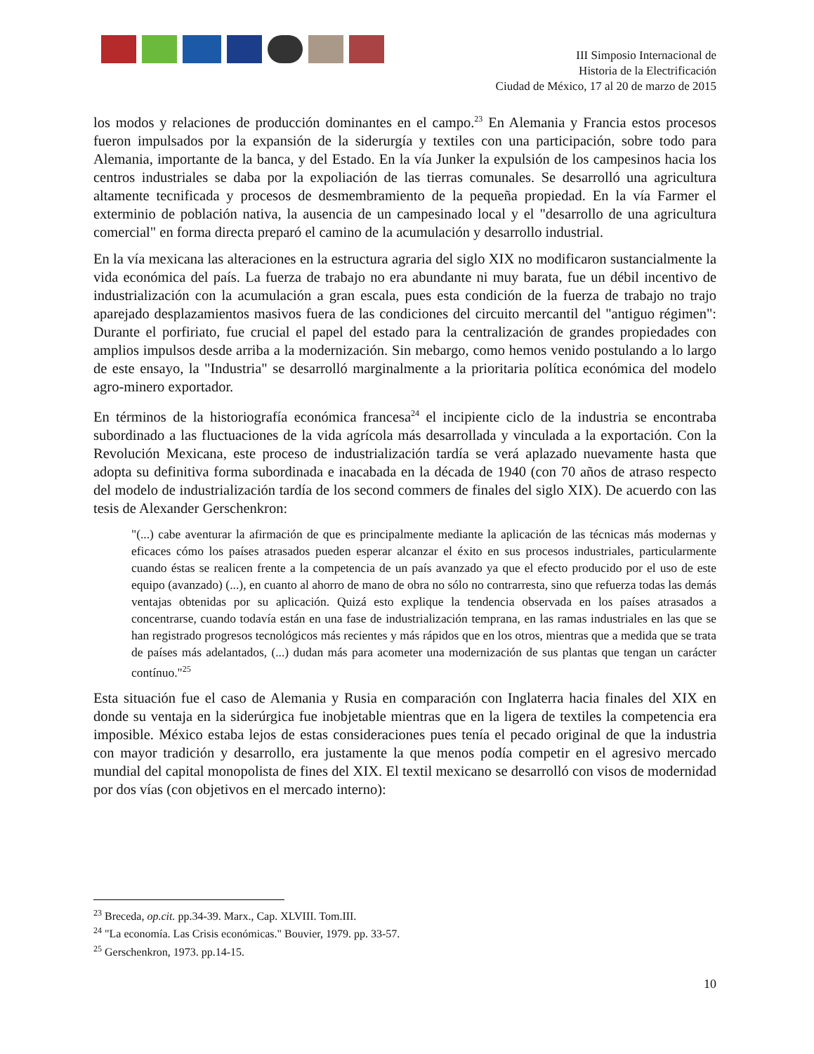III Simposio Internacional de
Historia de la Electrificación
Ciudad de México, 17 al 20 de marzo de 2015
los modos y relaciones de producción dominantes en el campo.<sup>23</sup> En Alemania y Francia estos procesos fueron impulsados por la expansión de la siderurgía y textiles con una participación, sobre todo para Alemania, importante de la banca, y del Estado. En la vía Junker la expulsión de los campesinos hacia los centros industriales se daba por la expoliación de las tierras comunales. Se desarrolló una agricultura altamente tecnificada y procesos de desmembramiento de la pequeña propiedad. En la vía Farmer el exterminio de población nativa, la ausencia de un campesinado local y el "desarrollo de una agricultura comercial" en forma directa preparó el camino de la acumulación y desarrollo industrial.
En la vía mexicana las alteraciones en la estructura agraria del siglo XIX no modificaron sustancialmente la vida económica del país. La fuerza de trabajo no era abundante ni muy barata, fue un débil incentivo de industrialización con la acumulación a gran escala, pues esta condición de la fuerza de trabajo no trajo aparejado desplazamientos masivos fuera de las condiciones del circuito mercantil del "antiguo régimen": Durante el porfiriato, fue crucial el papel del estado para la centralización de grandes propiedades con amplios impulsos desde arriba a la modernización. Sin mebargo, como hemos venido postulando a lo largo de este ensayo, la "Industria" se desarrolló marginalmente a la prioritaria política económica del modelo agro-minero exportador.
En términos de la historiografía económica francesa<sup>24</sup> el incipiente ciclo de la industria se encontraba subordinado a las fluctuaciones de la vida agrícola más desarrollada y vinculada a la exportación. Con la Revolución Mexicana, este proceso de industrialización tardía se verá aplazado nuevamente hasta que adopta su definitiva forma subordinada e inacabada en la década de 1940 (con 70 años de atraso respecto del modelo de industrialización tardía de los second commers de finales del siglo XIX). De acuerdo con las tesis de Alexander Gerschenkron:
"(...) cabe aventurar la afirmación de que es principalmente mediante la aplicación de las técnicas más modernas y eficaces cómo los países atrasados pueden esperar alcanzar el éxito en sus procesos industriales, particularmente cuando éstas se realicen frente a la competencia de un país avanzado ya que el efecto producido por el uso de este equipo (avanzado) (...), en cuanto al ahorro de mano de obra no sólo no contrarresta, sino que refuerza todas las demás ventajas obtenidas por su aplicación. Quizá esto explique la tendencia observada en los países atrasados a concentrarse, cuando todavía están en una fase de industrialización temprana, en las ramas industriales en las que se han registrado progresos tecnológicos más recientes y más rápidos que en los otros, mientras que a medida que se trata de países más adelantados, (...) dudan más para acometer una modernización de sus plantas que tengan un carácter contínuo."<sup>25</sup>
Esta situación fue el caso de Alemania y Rusia en comparación con Inglaterra hacia finales del XIX en donde su ventaja en la siderúrgica fue inobjetable mientras que en la ligera de textiles la competencia era imposible. México estaba lejos de estas consideraciones pues tenía el pecado original de que la industria con mayor tradición y desarrollo, era justamente la que menos podía competir en el agresivo mercado mundial del capital monopolista de fines del XIX. El textil mexicano se desarrolló con visos de modernidad por dos vías (con objetivos en el mercado interno):
<sup>23</sup> Breceda, op.cit. pp.34-39. Marx., Cap. XLVIII. Tom.III.
<sup>24</sup> "La economía. Las Crisis económicas." Bouvier, 1979. pp. 33-57.
<sup>25</sup> Gerschenkron, 1973. pp.14-15.
10